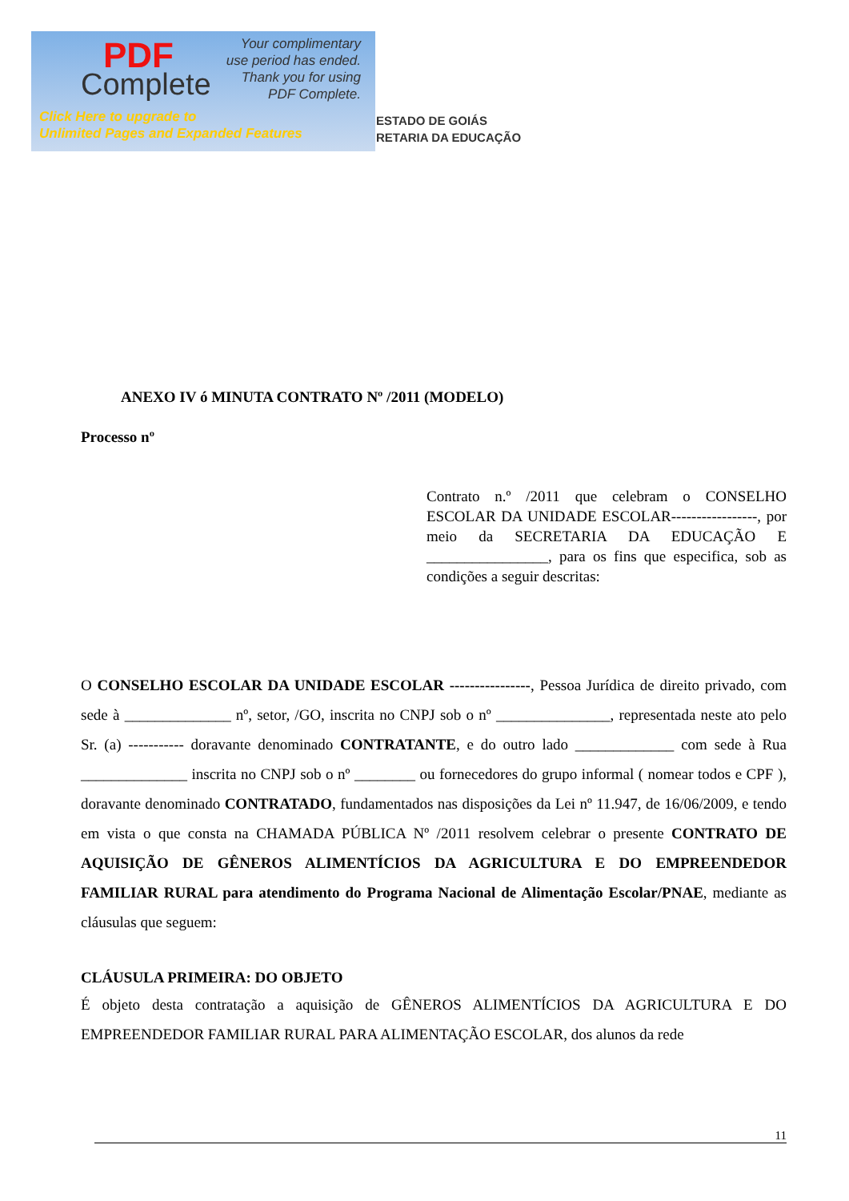PDF
Complete
Your complimentary
use period has ended.
Thank you for using
PDF Complete.
Click Here to upgrade to
Unlimited Pages and Expanded Features
ESTADO DE GOIÁS
RETARIA DA EDUCAÇÃO
ANEXO IV ó MINUTA CONTRATO Nº /2011 (MODELO)
Processo nº
Contrato n.º /2011 que celebram o CONSELHO ESCOLAR DA UNIDADE ESCOLAR-----------------, por meio da SECRETARIA DA EDUCAÇÃO E ________________, para os fins que especifica, sob as condições a seguir descritas:
O CONSELHO ESCOLAR DA UNIDADE ESCOLAR ----------------, Pessoa Jurídica de direito privado, com sede à ______________ nº, setor, /GO, inscrita no CNPJ sob o nº _______________, representada neste ato pelo Sr. (a) ----------- doravante denominado CONTRATANTE, e do outro lado _____________ com sede à Rua ______________ inscrita no CNPJ sob o nº ________ ou fornecedores do grupo informal ( nomear todos e CPF ), doravante denominado CONTRATADO, fundamentados nas disposições da Lei nº 11.947, de 16/06/2009, e tendo em vista o que consta na CHAMADA PÚBLICA Nº /2011 resolvem celebrar o presente CONTRATO DE AQUISIÇÃO DE GÊNEROS ALIMENTÍCIOS DA AGRICULTURA E DO EMPREENDEDOR FAMILIAR RURAL para atendimento do Programa Nacional de Alimentação Escolar/PNAE, mediante as cláusulas que seguem:
CLÁUSULA PRIMEIRA: DO OBJETO
É objeto desta contratação a aquisição de GÊNEROS ALIMENTÍCIOS DA AGRICULTURA E DO EMPREENDEDOR FAMILIAR RURAL PARA ALIMENTAÇÃO ESCOLAR, dos alunos da rede
11